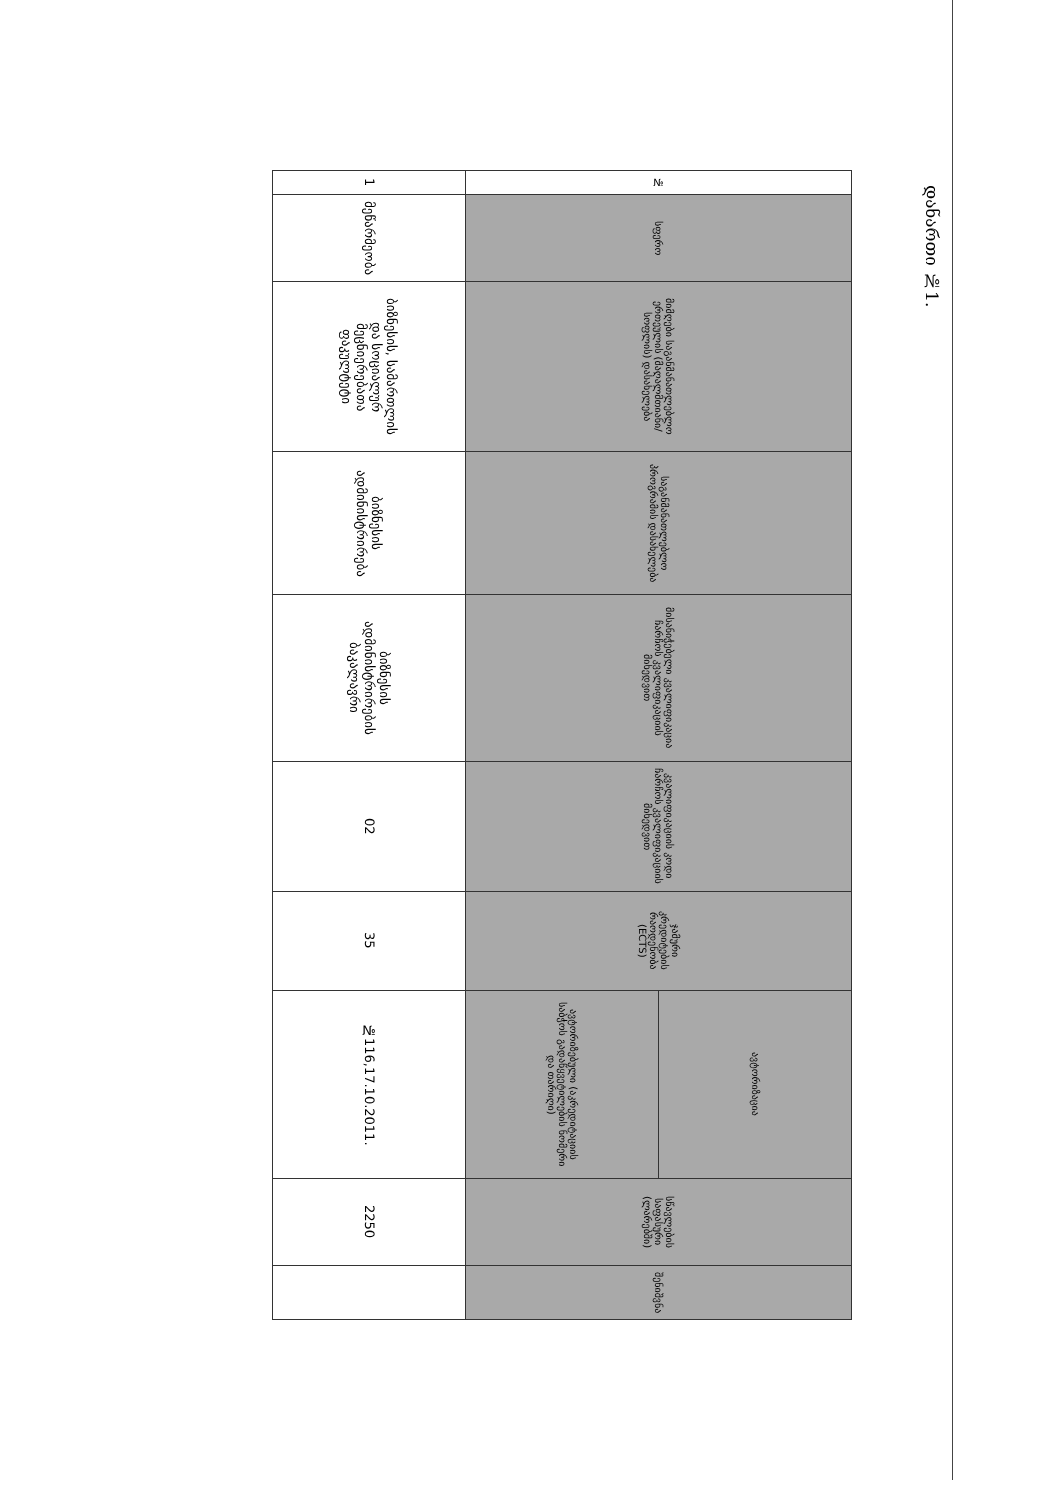დანართი №1.
| № | სფერო | მიმღები საგანმანათლებლო ერთეულის (მაღალმთიანი/სოფლის) დასახელება | საგანმანათლებლო პროგრამის დასახელება | მისანიჭებელი კვალიფიკაცია ჩარჩოს კვალიფიკაციის მიხედვით | კვალიფიკაციის კოდი ჩარჩოს კვალიფიკაციის მიხედვით | ჯამური კრედიტების რაოდენობა (ECTS) | ავტორიზაცია | სწავლების საფასური (ლარებში) | შენიშვნა |
| --- | --- | --- | --- | --- | --- | --- | --- | --- | --- |
| | | | | | | | ავტორიზებული (აკრედიტაციის საბჭოს გადაწყვეტილების ნომერი და თარიღი) | | |
| 1 | მეწარმეობა | ბიზნესის, სამართლის და სოციალურ მეცნიერებათა ფაკულტეტი | ბიზნესის ადმინისტრირება | ბიზნესის ადმინისტრირების ბაკალავრი | 02 | 35 | №116,17.10.2011. | 2250 | |